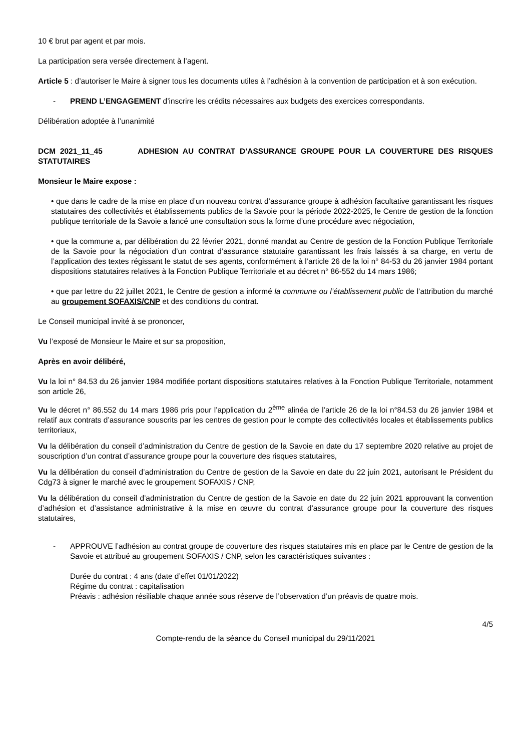10 € brut par agent et par mois.
La participation sera versée directement à l’agent.
Article 5 : d’autoriser le Maire à signer tous les documents utiles à l’adhésion à la convention de participation et à son exécution.
- PREND L’ENGAGEMENT d’inscrire les crédits nécessaires aux budgets des exercices correspondants.
Délibération adoptée à l’unanimité
DCM 2021_11_45 ADHESION AU CONTRAT D’ASSURANCE GROUPE POUR LA COUVERTURE DES RISQUES STATUTAIRES
Monsieur le Maire expose :
• que dans le cadre de la mise en place d’un nouveau contrat d’assurance groupe à adhésion facultative garantissant les risques statutaires des collectivités et établissements publics de la Savoie pour la période 2022-2025, le Centre de gestion de la fonction publique territoriale de la Savoie a lancé une consultation sous la forme d’une procédure avec négociation,
• que la commune a, par délibération du 22 février 2021, donné mandat au Centre de gestion de la Fonction Publique Territoriale de la Savoie pour la négociation d’un contrat d’assurance statutaire garantissant les frais laissés à sa charge, en vertu de l’application des textes régissant le statut de ses agents, conformément à l’article 26 de la loi n° 84-53 du 26 janvier 1984 portant dispositions statutaires relatives à la Fonction Publique Territoriale et au décret n° 86-552 du 14 mars 1986;
• que par lettre du 22 juillet 2021, le Centre de gestion a informé la commune ou l’établissement public de l’attribution du marché au groupement SOFAXIS/CNP et des conditions du contrat.
Le Conseil municipal invité à se prononcer,
Vu l’exposé de Monsieur le Maire et sur sa proposition,
Après en avoir délibéré,
Vu la loi n° 84.53 du 26 janvier 1984 modifiée portant dispositions statutaires relatives à la Fonction Publique Territoriale, notamment son article 26,
Vu le décret n° 86.552 du 14 mars 1986 pris pour l’application du 2<sup>ème</sup> alinéa de l’article 26 de la loi n°84.53 du 26 janvier 1984 et relatif aux contrats d’assurance souscrits par les centres de gestion pour le compte des collectivités locales et établissements publics territoriaux,
Vu la délibération du conseil d’administration du Centre de gestion de la Savoie en date du 17 septembre 2020 relative au projet de souscription d’un contrat d’assurance groupe pour la couverture des risques statutaires,
Vu la délibération du conseil d’administration du Centre de gestion de la Savoie en date du 22 juin 2021, autorisant le Président du Cdg73 à signer le marché avec le groupement SOFAXIS / CNP,
Vu la délibération du conseil d’administration du Centre de gestion de la Savoie en date du 22 juin 2021 approuvant la convention d’adhésion et d’assistance administrative à la mise en œuvre du contrat d’assurance groupe pour la couverture des risques statutaires,
- APPROUVE l’adhésion au contrat groupe de couverture des risques statutaires mis en place par le Centre de gestion de la Savoie et attribué au groupement SOFAXIS / CNP, selon les caractéristiques suivantes :
Durée du contrat : 4 ans (date d’effet 01/01/2022)
Régime du contrat : capitalisation
Préavis : adhésion résiliable chaque année sous réserve de l’observation d’un préavis de quatre mois.
4/5
Compte-rendu de la séance du Conseil municipal du 29/11/2021